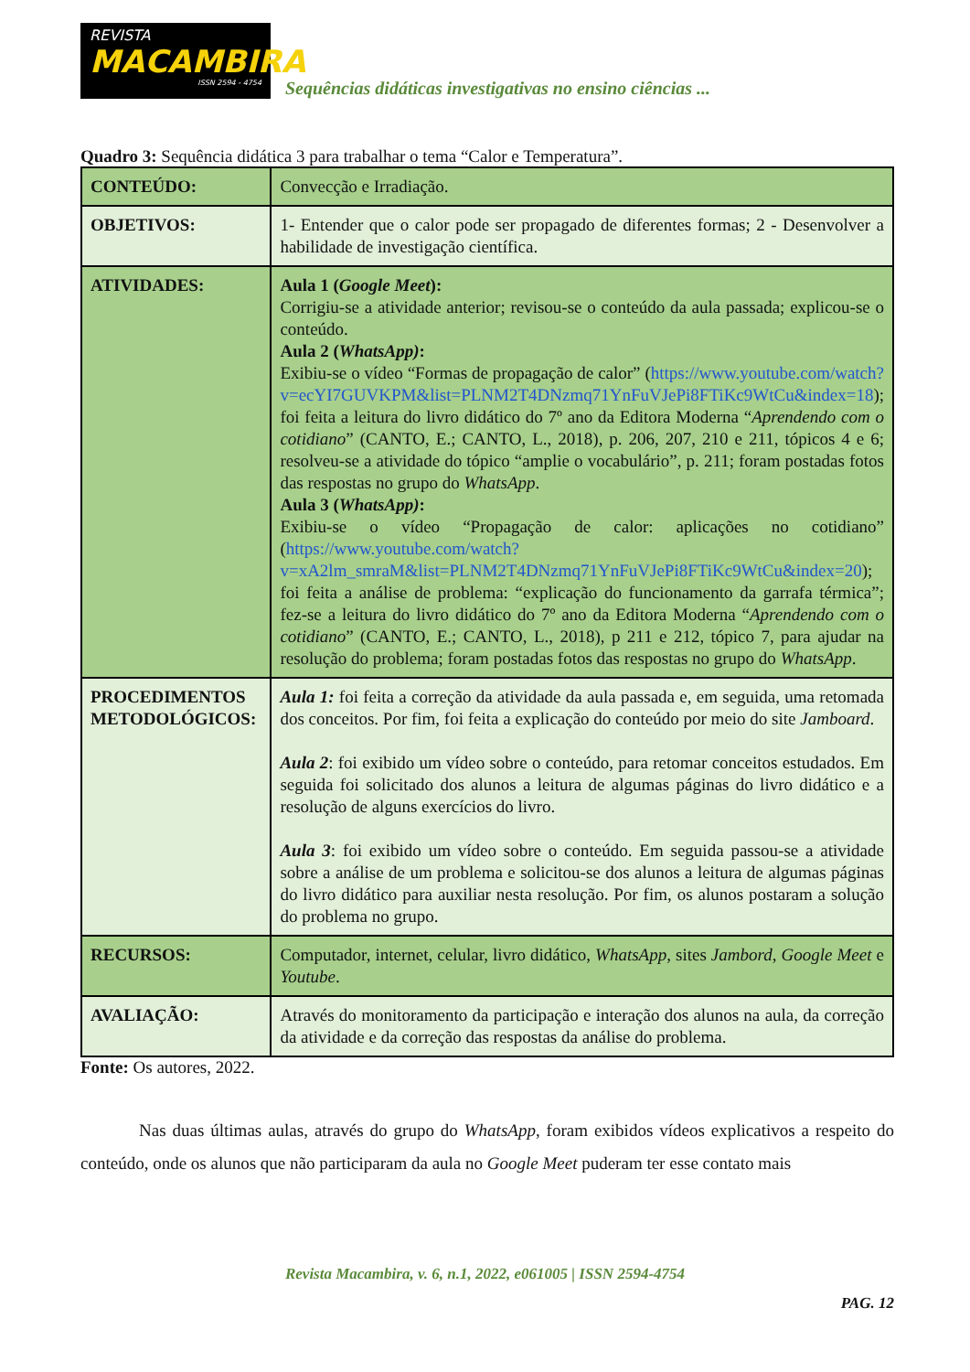REVISTA
MACAMBIRA
ISSN 2594 - 4754
Sequências didáticas investigativas no ensino ciências ...
Quadro 3: Sequência didática 3 para trabalhar o tema “Calor e Temperatura”.
| CONTEÚDO: | Convecção e Irradiação. |
| OBJETIVOS: | 1- Entender que o calor pode ser propagado de diferentes formas; 2 - Desenvolver a habilidade de investigação científica. |
| ATIVIDADES: | Aula 1 ( Google Meet ): Corrigiu-se a atividade anterior; revisou-se o conteúdo da aula passada; explicou-se o conteúdo. Aula 2 ( WhatsApp) : Exibiu-se o vídeo “Formas de propagação de calor” ( https://www.youtube.com/watch?v=ecYI7GUVKPM&list=PLNM2T4DNzmq71YnFuVJePi8FTiKc9WtCu&index=18 ); foi feita a leitura do livro didático do 7º ano da Editora Moderna “ Aprendendo com o cotidiano ” (CANTO, E.; CANTO, L., 2018), p. 206, 207, 210 e 211, tópicos 4 e 6; resolveu-se a atividade do tópico “amplie o vocabulário”, p. 211; foram postadas fotos das respostas no grupo do WhatsApp . Aula 3 ( WhatsApp) : Exibiu-se o vídeo “Propagação de calor: aplicações no cotidiano” ( https://www.youtube.com/watch?v=xA2lm_smraM&list=PLNM2T4DNzmq71YnFuVJePi8FTiKc9WtCu&index=20 ); foi feita a análise de problema: “explicação do funcionamento da garrafa térmica”; fez-se a leitura do livro didático do 7º ano da Editora Moderna “ Aprendendo com o cotidiano ” (CANTO, E.; CANTO, L., 2018), p 211 e 212, tópico 7, para ajudar na resolução do problema; foram postadas fotos das respostas no grupo do WhatsApp . |
| PROCEDIMENTOS METODOLÓGICOS: | Aula 1: foi feita a correção da atividade da aula passada e, em seguida, uma retomada dos conceitos. Por fim, foi feita a explicação do conteúdo por meio do site Jamboard . Aula 2 : foi exibido um vídeo sobre o conteúdo, para retomar conceitos estudados. Em seguida foi solicitado dos alunos a leitura de algumas páginas do livro didático e a resolução de alguns exercícios do livro. Aula 3 : foi exibido um vídeo sobre o conteúdo. Em seguida passou-se a atividade sobre a análise de um problema e solicitou-se dos alunos a leitura de algumas páginas do livro didático para auxiliar nesta resolução. Por fim, os alunos postaram a solução do problema no grupo. |
| RECURSOS: | Computador, internet, celular, livro didático, WhatsApp, sites Jambord , Google Meet e Youtube . |
| AVALIAÇÃO: | Através do monitoramento da participação e interação dos alunos na aula, da correção da atividade e da correção das respostas da análise do problema. |
Fonte: Os autores, 2022.
Nas duas últimas aulas, através do grupo do WhatsApp, foram exibidos vídeos explicativos a respeito do conteúdo, onde os alunos que não participaram da aula no Google Meet puderam ter esse contato mais
Revista Macambira, v. 6, n.1, 2022, e061005 | ISSN 2594-4754
PAG. 12